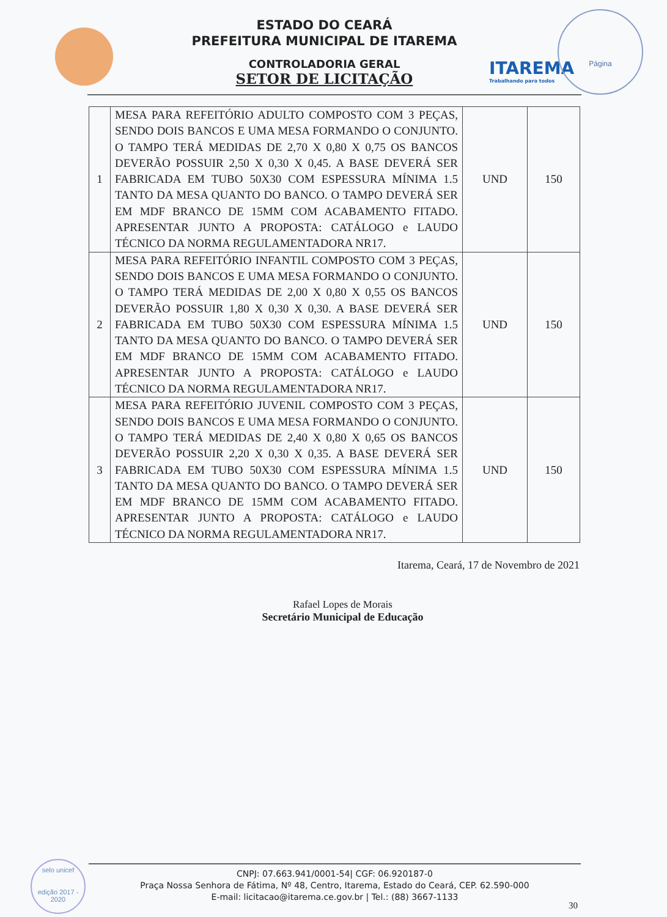ITAREMA
Trabalhando para todos
Página
ESTADO DO CEARÁ
PREFEITURA MUNICIPAL DE ITAREMA
CONTROLADORIA GERAL
SETOR DE LICITAÇÃO
| 1 | MESA PARA REFEITÓRIO ADULTO COMPOSTO COM 3 PEÇAS, SENDO DOIS BANCOS E UMA MESA FORMANDO O CONJUNTO. O TAMPO TERÁ MEDIDAS DE 2,70 X 0,80 X 0,75 OS BANCOS DEVERÃO POSSUIR 2,50 X 0,30 X 0,45. A BASE DEVERÁ SER FABRICADA EM TUBO 50X30 COM ESPESSURA MÍNIMA 1.5 TANTO DA MESA QUANTO DO BANCO. O TAMPO DEVERÁ SER EM MDF BRANCO DE 15MM COM ACABAMENTO FITADO. APRESENTAR JUNTO A PROPOSTA: CATÁLOGO e LAUDO TÉCNICO DA NORMA REGULAMENTADORA NR17. | UND | 150 |
| 2 | MESA PARA REFEITÓRIO INFANTIL COMPOSTO COM 3 PEÇAS, SENDO DOIS BANCOS E UMA MESA FORMANDO O CONJUNTO. O TAMPO TERÁ MEDIDAS DE 2,00 X 0,80 X 0,55 OS BANCOS DEVERÃO POSSUIR 1,80 X 0,30 X 0,30. A BASE DEVERÁ SER FABRICADA EM TUBO 50X30 COM ESPESSURA MÍNIMA 1.5 TANTO DA MESA QUANTO DO BANCO. O TAMPO DEVERÁ SER EM MDF BRANCO DE 15MM COM ACABAMENTO FITADO. APRESENTAR JUNTO A PROPOSTA: CATÁLOGO e LAUDO TÉCNICO DA NORMA REGULAMENTADORA NR17. | UND | 150 |
| 3 | MESA PARA REFEITÓRIO JUVENIL COMPOSTO COM 3 PEÇAS, SENDO DOIS BANCOS E UMA MESA FORMANDO O CONJUNTO. O TAMPO TERÁ MEDIDAS DE 2,40 X 0,80 X 0,65 OS BANCOS DEVERÃO POSSUIR 2,20 X 0,30 X 0,35. A BASE DEVERÁ SER FABRICADA EM TUBO 50X30 COM ESPESSURA MÍNIMA 1.5 TANTO DA MESA QUANTO DO BANCO. O TAMPO DEVERÁ SER EM MDF BRANCO DE 15MM COM ACABAMENTO FITADO. APRESENTAR JUNTO A PROPOSTA: CATÁLOGO e LAUDO TÉCNICO DA NORMA REGULAMENTADORA NR17. | UND | 150 |
Itarema, Ceará, 17 de Novembro de 2021
Rafael Lopes de Morais
Secretário Municipal de Educação
selo unicef
edição 2017 - 2020
CNPJ: 07.663.941/0001-54| CGF: 06.920187-0
Praça Nossa Senhora de Fátima, Nº 48, Centro, Itarema, Estado do Ceará, CEP. 62.590-000
E-mail: licitacao@itarema.ce.gov.br | Tel.: (88) 3667-1133
30